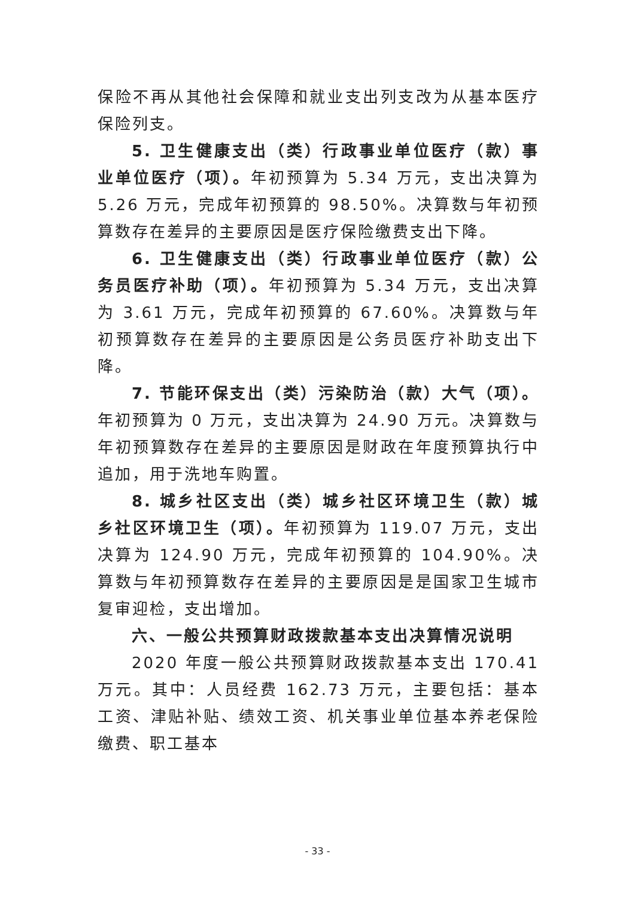保险不再从其他社会保障和就业支出列支改为从基本医疗保险列支。
5. 卫生健康支出（类）行政事业单位医疗（款）事业单位医疗（项）。年初预算为 5.34 万元，支出决算为 5.26 万元，完成年初预算的 98.50%。决算数与年初预算数存在差异的主要原因是医疗保险缴费支出下降。
6. 卫生健康支出（类）行政事业单位医疗（款）公务员医疗补助（项）。年初预算为 5.34 万元，支出决算为 3.61 万元，完成年初预算的 67.60%。决算数与年初预算数存在差异的主要原因是公务员医疗补助支出下降。
7. 节能环保支出（类）污染防治（款）大气（项）。年初预算为 0 万元，支出决算为 24.90 万元。决算数与年初预算数存在差异的主要原因是财政在年度预算执行中追加，用于洗地车购置。
8. 城乡社区支出（类）城乡社区环境卫生（款）城乡社区环境卫生（项）。年初预算为 119.07 万元，支出决算为 124.90 万元，完成年初预算的 104.90%。决算数与年初预算数存在差异的主要原因是是国家卫生城市复审迎检，支出增加。
六、一般公共预算财政拨款基本支出决算情况说明
2020 年度一般公共预算财政拨款基本支出 170.41 万元。其中：人员经费 162.73 万元，主要包括：基本工资、津贴补贴、绩效工资、机关事业单位基本养老保险缴费、职工基本
- 33 -